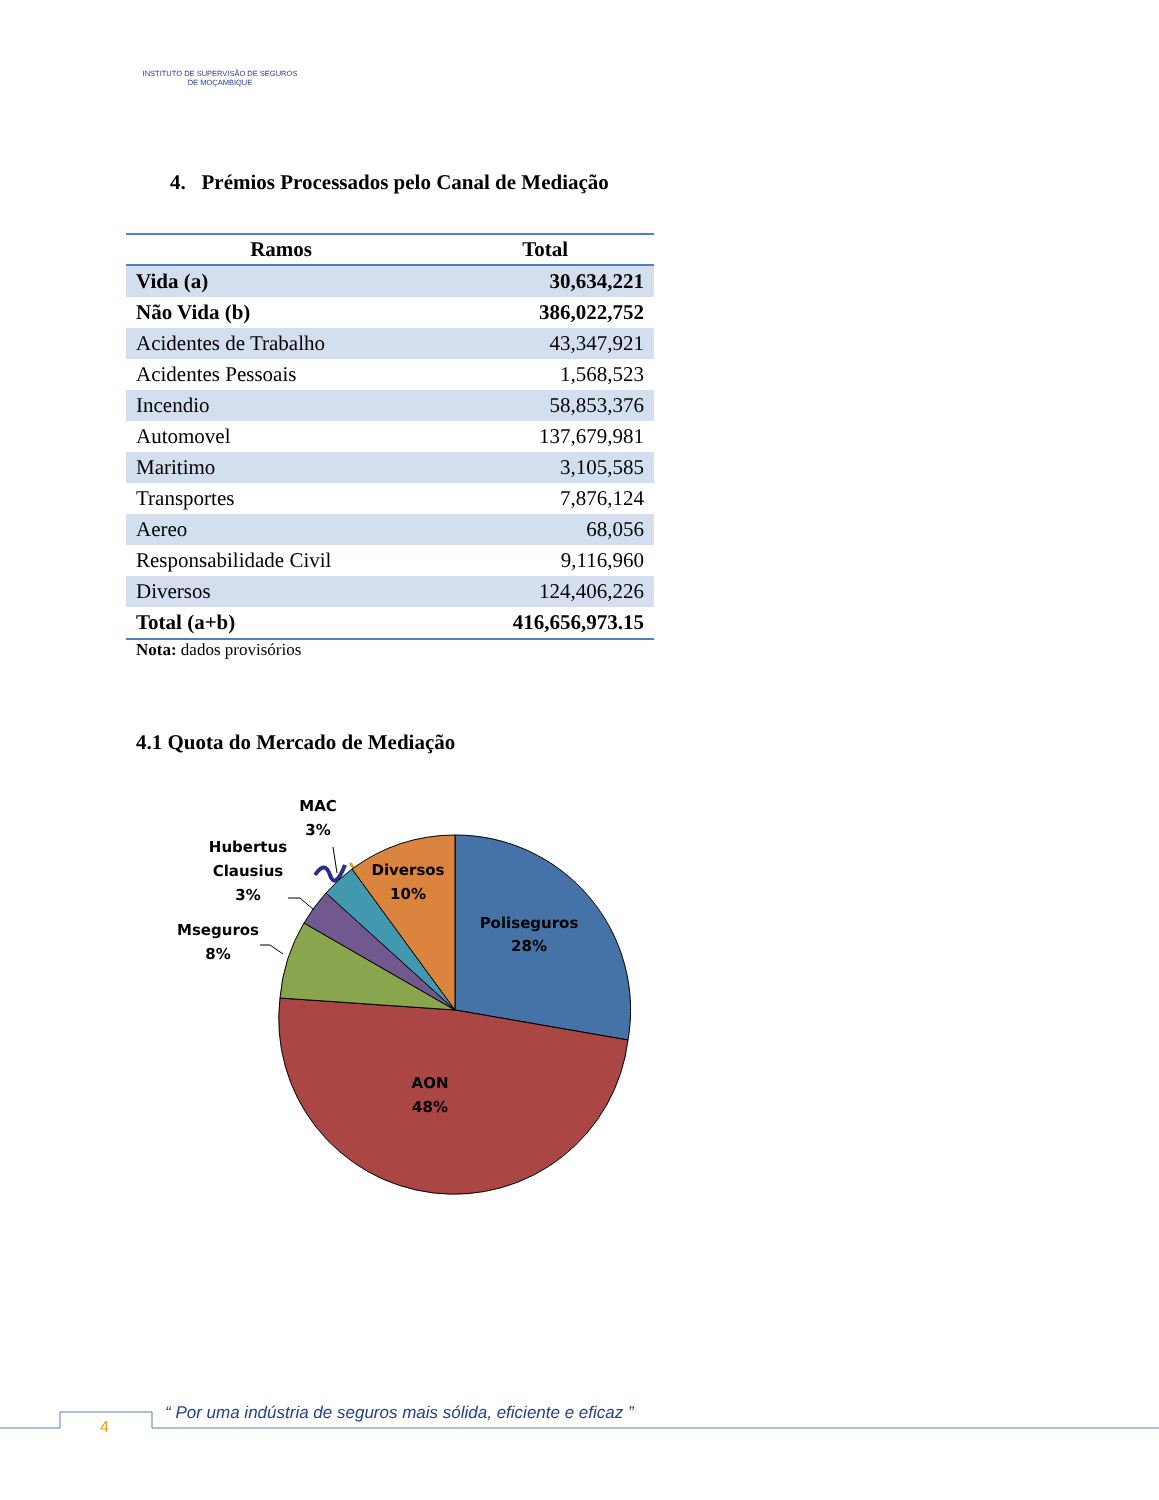INSTITUTO DE SUPERVISÃO DE SEGUROS
DE MOÇAMBIQUE
4. Prémios Processados pelo Canal de Mediação
| Ramos | Total |
| --- | --- |
| Vida (a) | 30,634,221 |
| Não Vida (b) | 386,022,752 |
| Acidentes de Trabalho | 43,347,921 |
| Acidentes Pessoais | 1,568,523 |
| Incendio | 58,853,376 |
| Automovel | 137,679,981 |
| Maritimo | 3,105,585 |
| Transportes | 7,876,124 |
| Aereo | 68,056 |
| Responsabilidade Civil | 9,116,960 |
| Diversos | 124,406,226 |
| Total (a+b) | 416,656,973.15 |
Nota: dados provisórios
4.1 Quota do Mercado de Mediação
Poliseguros
28%
AON
48%
Diversos
10%
MAC
3%
Hubertus
Clausius
3%
Mseguros
8%
4
“ Por uma indústria de seguros mais sólida, eficiente e eficaz ”